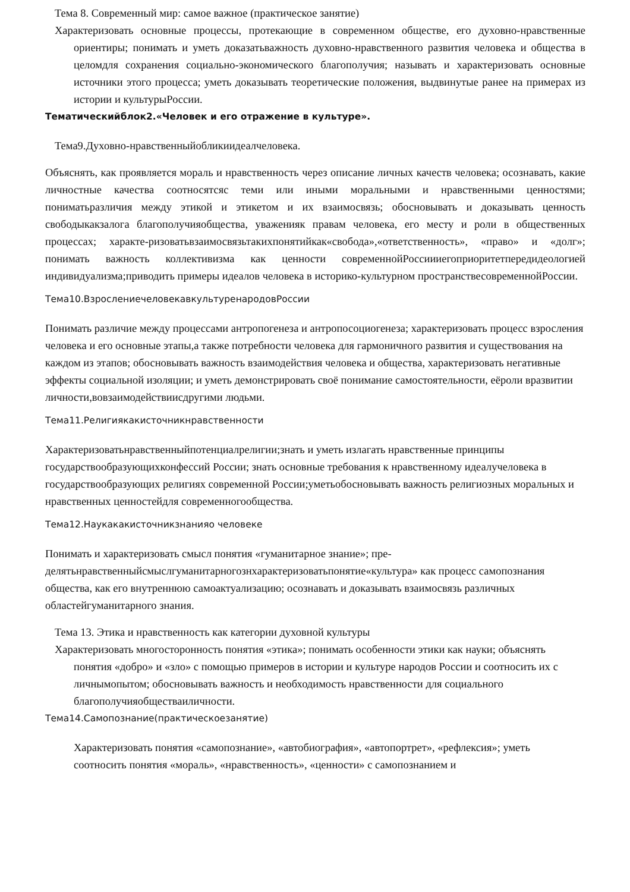Тема 8. Современный мир: самое важное (практическое занятие)
Характеризовать основные процессы, протекающие в современном обществе, его духовно-нравственные ориентиры; понимать и уметь доказатьважность духовно-нравственного развития человека и общества в целомдля сохранения социально-экономического благополучия; называть и характеризовать основные источники этого процесса; уметь доказывать теоретические положения, выдвинутые ранее на примерах из истории и культурыРоссии.
Тематическийблок2.«Человек и его отражение в культуре».
Тема9.Духовно-нравственныйобликиидеалчеловека.
Объяснять, как проявляется мораль и нравственность через описание личных качеств человека; осознавать, какие личностные качества соотносятсяс теми или иными моральными и нравственными ценностями; пониматьразличия между этикой и этикетом и их взаимосвязь; обосновывать и доказывать ценность свободыкакзалога благополучияобщества, уваженияк правам человека, его месту и роли в общественных процессах; характе-ризоватьвзаимосвязьтакихпонятийкак«свобода»,«ответственность», «право» и «долг»; понимать важность коллективизма как ценности современнойРоссиииегоприоритетпередидеологией индивидуализма;приводить примеры идеалов человека в историко-культурном пространствесовременнойРоссии.
Тема10.ВзрослениечеловекавкультуренародовРоссии
Понимать различие между процессами антропогенеза и антропосоциогенеза; характеризовать процесс взросления человека и его основные этапы,а также потребности человека для гармоничного развития и существования на каждом из этапов; обосновывать важность взаимодействия человека и общества, характеризовать негативные эффекты социальной изоляции; и уметь демонстрировать своё понимание самостоятельности, еёроли вразвитии личности,вовзаимодействиисдругими людьми.
Тема11.Религиякакисточникнравственности
Характеризоватьнравственныйпотенциалрелигии;знать и уметь излагать нравственные принципы государствообразующихконфессий России; знать основные требования к нравственному идеалучеловека в государствообразующих религиях современной России;уметьобосновывать важность религиозных моральных и нравственных ценностейдля современногообщества.
Тема12.Наукакакисточникзнанияо человеке
Понимать и характеризовать смысл понятия «гуманитарное знание»; пре-делятьнравственныйсмыслгуманитарногознхарактеризоватьпонятие«культура» как процесс самопознания общества, как его внутреннюю самоактуализацию; осознавать и доказывать взаимосвязь различных областейгуманитарного знания.
Тема 13. Этика и нравственность как категории духовной культуры
Характеризовать многосторонность понятия «этика»; понимать особенности этики как науки; объяснять понятия «добро» и «зло» с помощью примеров в истории и культуре народов России и соотносить их с личнымопытом; обосновывать важность и необходимость нравственности для социального благополучияобществаиличности.
Тема14.Самопознание(практическоезанятие)
Характеризовать понятия «самопознание», «автобиография», «автопортрет», «рефлексия»; уметь соотносить понятия «мораль», «нравственность», «ценности» с самопознанием и